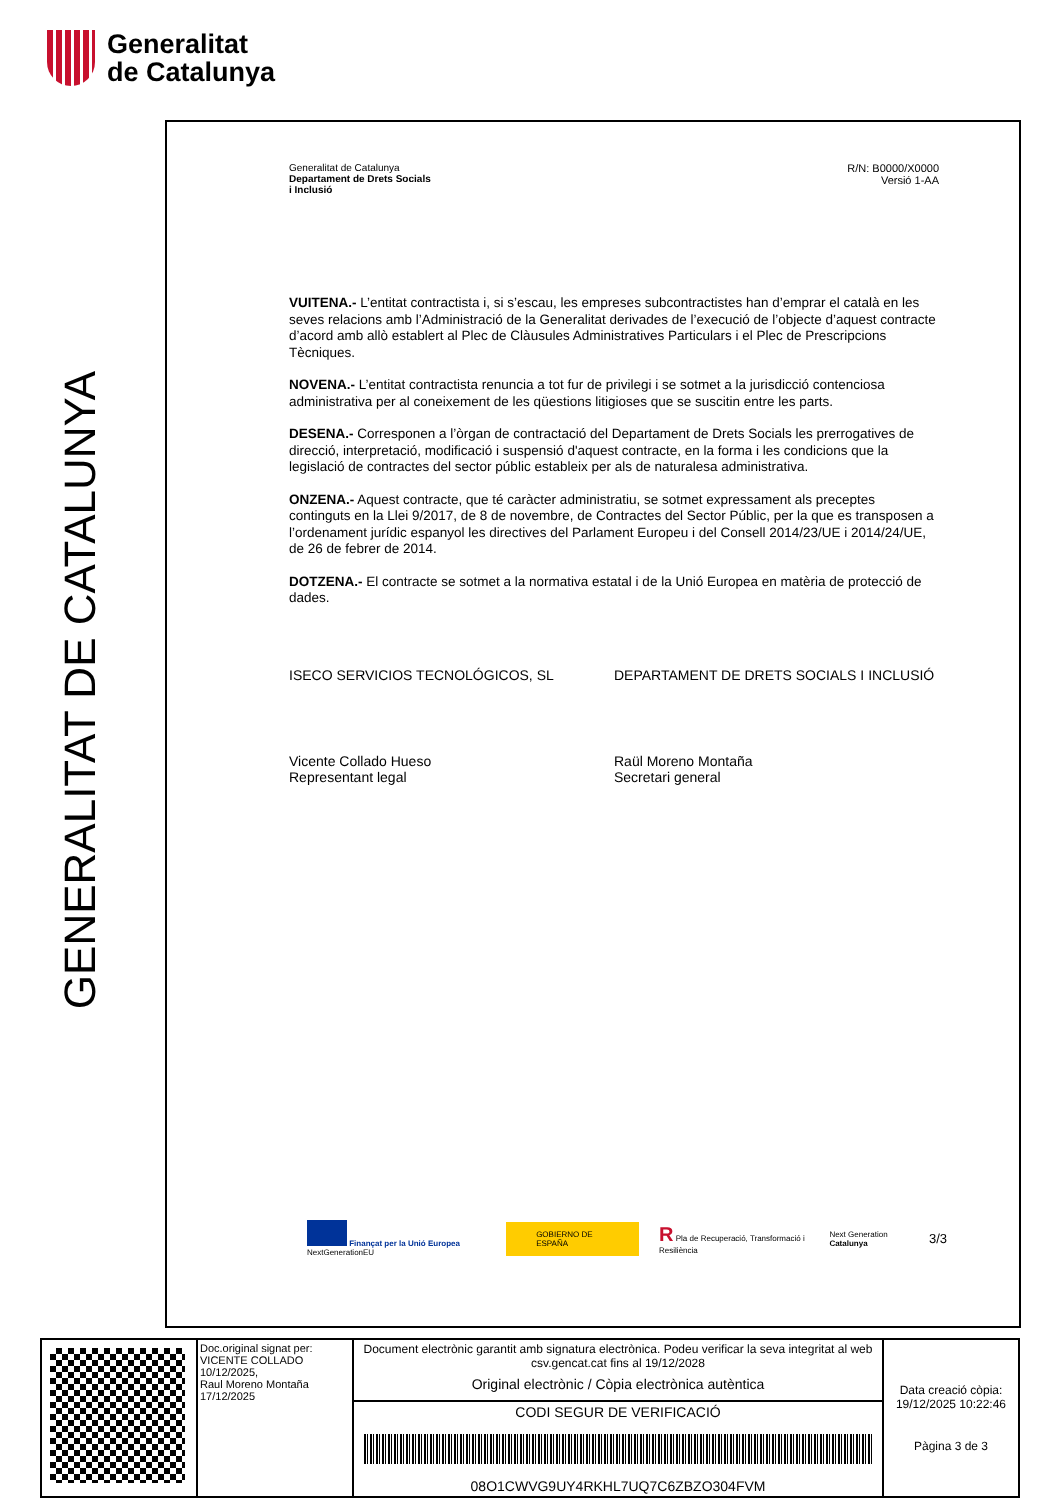Generalitat
de Catalunya
GENERALITAT DE CATALUNYA
Generalitat de Catalunya
Departament de Drets Socials
i Inclusió
R/N: B0000/X0000
Versió 1-AA
VUITENA.- L’entitat contractista i, si s’escau, les empreses subcontractistes han d’emprar el català en les seves relacions amb l’Administració de la Generalitat derivades de l’execució de l’objecte d’aquest contracte d’acord amb allò establert al Plec de Clàusules Administratives Particulars i el Plec de Prescripcions Tècniques.
NOVENA.- L’entitat contractista renuncia a tot fur de privilegi i se sotmet a la jurisdicció contenciosa administrativa per al coneixement de les qüestions litigioses que se suscitin entre les parts.
DESENA.- Corresponen a l’òrgan de contractació del Departament de Drets Socials les prerrogatives de direcció, interpretació, modificació i suspensió d'aquest contracte, en la forma i les condicions que la legislació de contractes del sector públic estableix per als de naturalesa administrativa.
ONZENA.- Aquest contracte, que té caràcter administratiu, se sotmet expressament als preceptes continguts en la Llei 9/2017, de 8 de novembre, de Contractes del Sector Públic, per la que es transposen a l’ordenament jurídic espanyol les directives del Parlament Europeu i del Consell 2014/23/UE i 2014/24/UE, de 26 de febrer de 2014.
DOTZENA.- El contracte se sotmet a la normativa estatal i de la Unió Europea en matèria de protecció de dades.
ISECO SERVICIOS TECNOLÓGICOS, SL
DEPARTAMENT DE DRETS SOCIALS I INCLUSIÓ
Vicente Collado Hueso
Representant legal
Raül Moreno Montaña
Secretari general
Finançat per la Unió Europea NextGenerationEU
GOBIERNO DE ESPAÑA
R Pla de Recuperació, Transformació i Resiliència
Next Generation Catalunya
3/3
| | Doc.original signat per: VICENTE COLLADO 10/12/2025, Raul Moreno Montaña 17/12/2025 | Document electrònic garantit amb signatura electrònica. Podeu verificar la seva integritat al web csv.gencat.cat fins al 19/12/2028 Original electrònic / Còpia electrònica autèntica | Data creació còpia: 19/12/2025 10:22:46 Pàgina 3 de 3 |
| | | CODI SEGUR DE VERIFICACIÓ 08O1CWVG9UY4RKHL7UQ7C6ZBZO304FVM | |